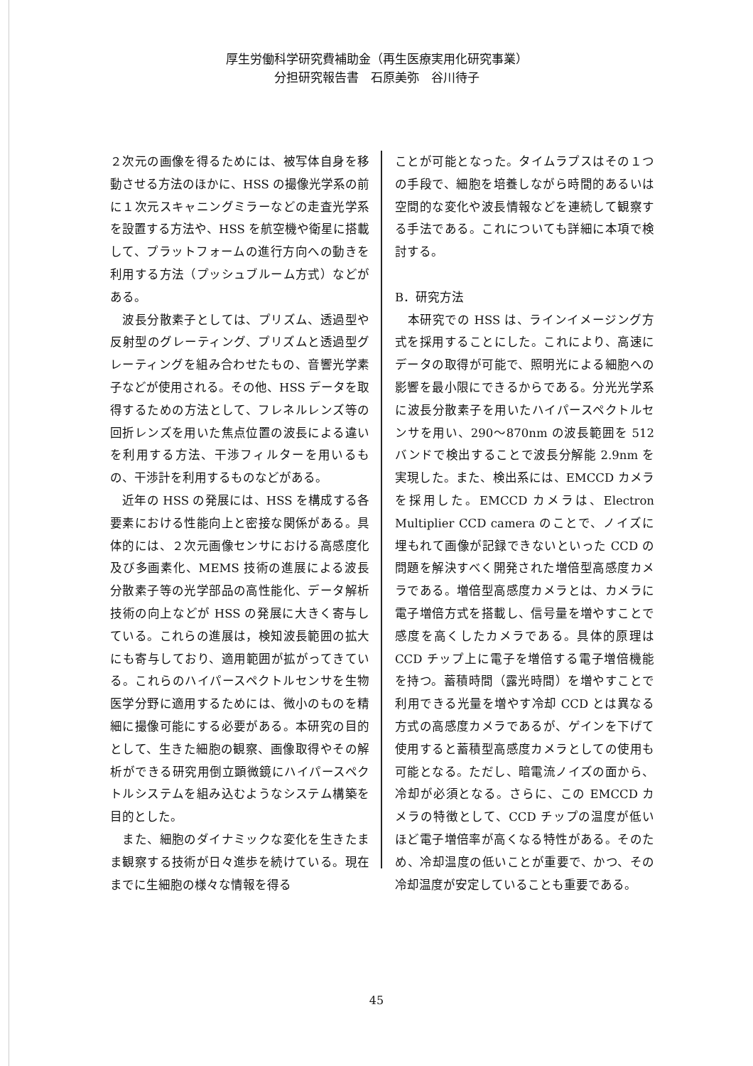厚生労働科学研究費補助金（再生医療実用化研究事業）
分担研究報告書　石原美弥　谷川待子
２次元の画像を得るためには、被写体自身を移動させる方法のほかに、HSS の撮像光学系の前に１次元スキャニングミラーなどの走査光学系を設置する方法や、HSS を航空機や衛星に搭載して、プラットフォームの進行方向への動きを利用する方法（プッシュブルーム方式）などがある。
　波長分散素子としては、プリズム、透過型や反射型のグレーティング、プリズムと透過型グレーティングを組み合わせたもの、音響光学素子などが使用される。その他、HSS データを取得するための方法として、フレネルレンズ等の回折レンズを用いた焦点位置の波長による違いを利用する方法、干渉フィルターを用いるもの、干渉計を利用するものなどがある。
　近年の HSS の発展には、HSS を構成する各要素における性能向上と密接な関係がある。具体的には、２次元画像センサにおける高感度化及び多画素化、MEMS 技術の進展による波長分散素子等の光学部品の高性能化、データ解析技術の向上などが HSS の発展に大きく寄与している。これらの進展は，検知波長範囲の拡大にも寄与しており、適用範囲が拡がってきている。これらのハイパースペクトルセンサを生物医学分野に適用するためには、微小のものを精細に撮像可能にする必要がある。本研究の目的として、生きた細胞の観察、画像取得やその解析ができる研究用倒立顕微鏡にハイパースペクトルシステムを組み込むようなシステム構築を目的とした。
　また、細胞のダイナミックな変化を生きたまま観察する技術が日々進歩を続けている。現在までに生細胞の様々な情報を得る
ことが可能となった。タイムラプスはその１つの手段で、細胞を培養しながら時間的あるいは空間的な変化や波長情報などを連続して観察する手法である。これについても詳細に本項で検討する。
B．研究方法
　本研究での HSS は、ラインイメージング方式を採用することにした。これにより、高速にデータの取得が可能で、照明光による細胞への影響を最小限にできるからである。分光光学系に波長分散素子を用いたハイパースペクトルセンサを用い、290～870nm の波長範囲を 512 バンドで検出することで波長分解能 2.9nm を実現した。また、検出系には、EMCCD カメラを採用した。EMCCD カメラは、Electron Multiplier CCD camera のことで、ノイズに埋もれて画像が記録できないといった CCD の問題を解決すべく開発された増倍型高感度カメラである。増倍型高感度カメラとは、カメラに電子増倍方式を搭載し、信号量を増やすことで感度を高くしたカメラである。具体的原理は CCD チップ上に電子を増倍する電子増倍機能を持つ。蓄積時間（露光時間）を増やすことで利用できる光量を増やす冷却 CCD とは異なる方式の高感度カメラであるが、ゲインを下げて使用すると蓄積型高感度カメラとしての使用も可能となる。ただし、暗電流ノイズの面から、冷却が必須となる。さらに、この EMCCD カメラの特徴として、CCD チップの温度が低いほど電子増倍率が高くなる特性がある。そのため、冷却温度の低いことが重要で、かつ、その冷却温度が安定していることも重要である。
45